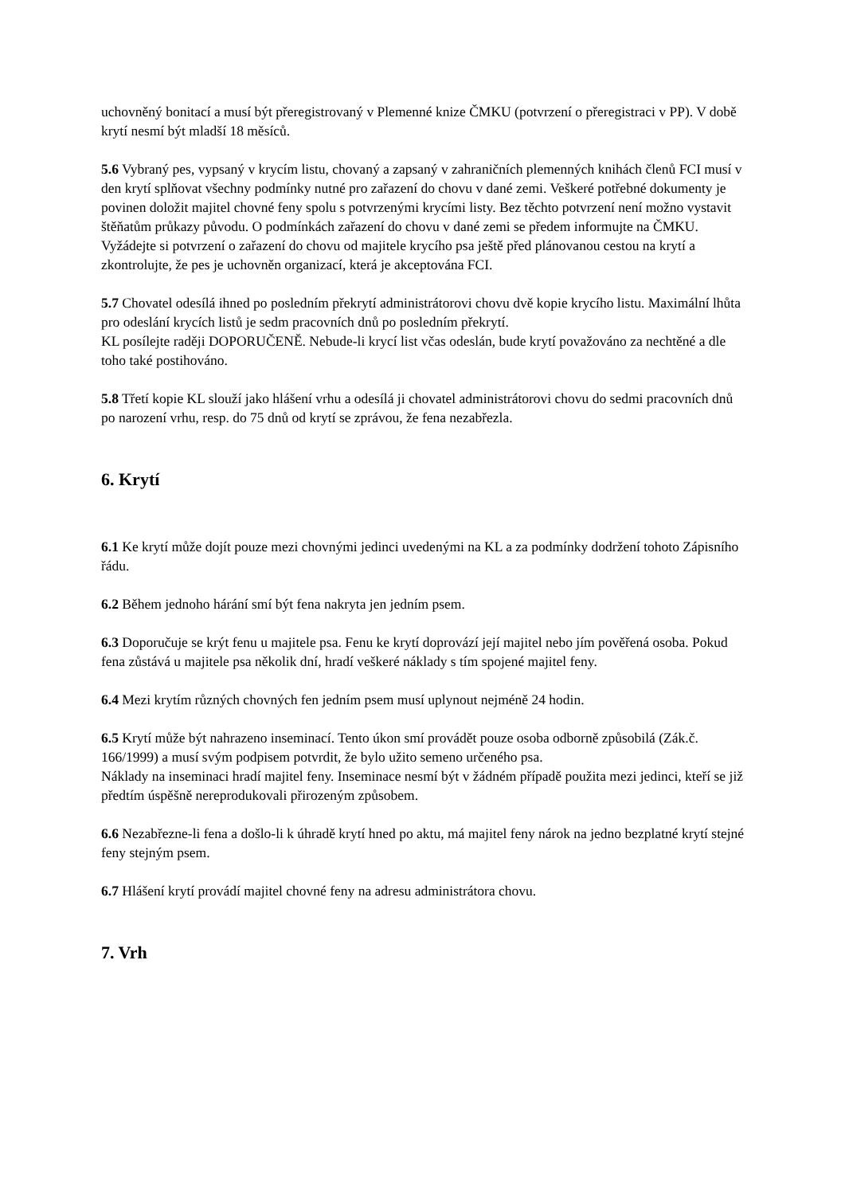uchovněný bonitací a musí být přeregistrovaný v Plemenné knize ČMKU (potvrzení o přeregistraci v PP). V době krytí nesmí být mladší 18 měsíců.
5.6 Vybraný pes, vypsaný v krycím listu, chovaný a zapsaný v zahraničních plemenných knihách členů FCI musí v den krytí splňovat všechny podmínky nutné pro zařazení do chovu v dané zemi. Veškeré potřebné dokumenty je povinen doložit majitel chovné feny spolu s potvrzenými krycími listy. Bez těchto potvrzení není možno vystavit štěňatům průkazy původu. O podmínkách zařazení do chovu v dané zemi se předem informujte na ČMKU. Vyžádejte si potvrzení o zařazení do chovu od majitele krycího psa ještě před plánovanou cestou na krytí a zkontrolujte, že pes je uchovněn organizací, která je akceptována FCI.
5.7 Chovatel odesílá ihned po posledním překrytí administrátorovi chovu dvě kopie krycího listu. Maximální lhůta pro odeslání krycích listů je sedm pracovních dnů po posledním překrytí.
KL posílejte raději DOPORUČENĚ. Nebude-li krycí list včas odeslán, bude krytí považováno za nechtěné a dle toho také postihováno.
5.8 Třetí kopie KL slouží jako hlášení vrhu a odesílá ji chovatel administrátorovi chovu do sedmi pracovních dnů po narození vrhu, resp. do 75 dnů od krytí se zprávou, že fena nezabřezla.
6. Krytí
6.1 Ke krytí může dojít pouze mezi chovnými jedinci uvedenými na KL a za podmínky dodržení tohoto Zápisního řádu.
6.2 Během jednoho hárání smí být fena nakryta jen jedním psem.
6.3 Doporučuje se krýt fenu u majitele psa. Fenu ke krytí doprovází její majitel nebo jím pověřená osoba. Pokud fena zůstává u majitele psa několik dní, hradí veškeré náklady s tím spojené majitel feny.
6.4 Mezi krytím různých chovných fen jedním psem musí uplynout nejméně 24 hodin.
6.5 Krytí může být nahrazeno inseminací. Tento úkon smí provádět pouze osoba odborně způsobilá (Zák.č. 166/1999) a musí svým podpisem potvrdit, že bylo užito semeno určeného psa.
Náklady na inseminaci hradí majitel feny. Inseminace nesmí být v žádném případě použita mezi jedinci, kteří se již předtím úspěšně nereprodukovali přirozeným způsobem.
6.6 Nezabřezne-li fena a došlo-li k úhradě krytí hned po aktu, má majitel feny nárok na jedno bezplatné krytí stejné feny stejným psem.
6.7 Hlášení krytí provádí majitel chovné feny na adresu administrátora chovu.
7. Vrh